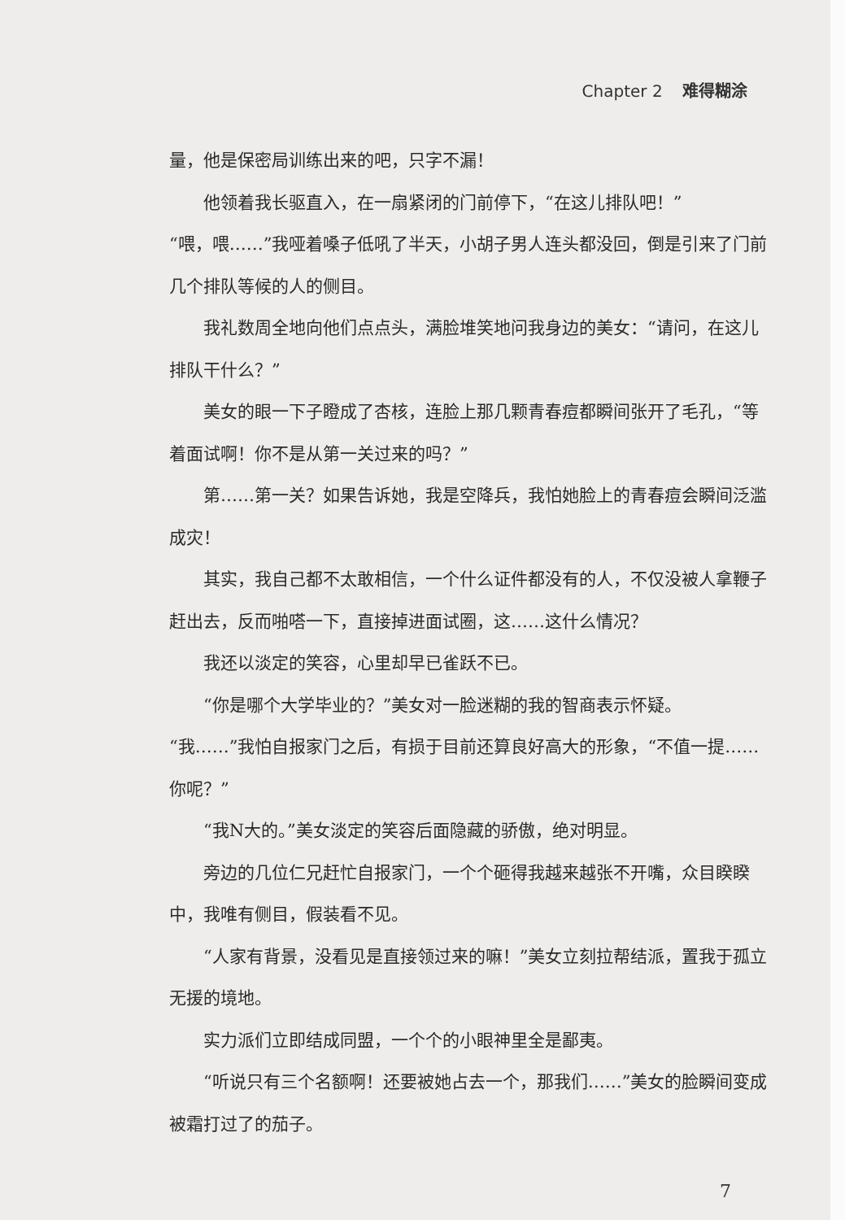Chapter 2 难得糊涂
量，他是保密局训练出来的吧，只字不漏！
他领着我长驱直入，在一扇紧闭的门前停下，“在这儿排队吧！”
“喂，喂……”我哑着嗓子低吼了半天，小胡子男人连头都没回，倒是引来了门前几个排队等候的人的侧目。
我礼数周全地向他们点点头，满脸堆笑地问我身边的美女：“请问，在这儿排队干什么？”
美女的眼一下子瞪成了杏核，连脸上那几颗青春痘都瞬间张开了毛孔，“等着面试啊！你不是从第一关过来的吗？”
第……第一关？如果告诉她，我是空降兵，我怕她脸上的青春痘会瞬间泛滥成灾！
其实，我自己都不太敢相信，一个什么证件都没有的人，不仅没被人拿鞭子赶出去，反而啪嗒一下，直接掉进面试圈，这……这什么情况？
我还以淡定的笑容，心里却早已雀跃不已。
“你是哪个大学毕业的？”美女对一脸迷糊的我的智商表示怀疑。
“我……”我怕自报家门之后，有损于目前还算良好高大的形象，“不值一提……你呢？”
“我N大的。”美女淡定的笑容后面隐藏的骄傲，绝对明显。
旁边的几位仁兄赶忙自报家门，一个个砸得我越来越张不开嘴，众目睽睽中，我唯有侧目，假装看不见。
“人家有背景，没看见是直接领过来的嘛！”美女立刻拉帮结派，置我于孤立无援的境地。
实力派们立即结成同盟，一个个的小眼神里全是鄙夷。
“听说只有三个名额啊！还要被她占去一个，那我们……”美女的脸瞬间变成被霜打过了的茄子。
7